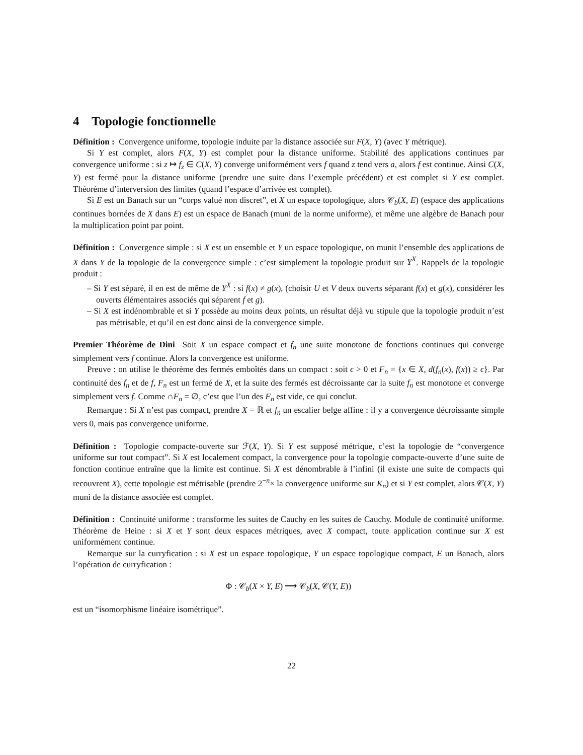4 Topologie fonctionnelle
Définition : Convergence uniforme, topologie induite par la distance associée sur F(X, Y) (avec Y métrique).
Si Y est complet, alors F(X, Y) est complet pour la distance uniforme. Stabilité des applications continues par convergence uniforme : si z ↦ f<sub>z</sub> ∈ C(X, Y) converge uniformément vers f quand z tend vers a, alors f est continue. Ainsi C(X, Y) est fermé pour la distance uniforme (prendre une suite dans l’exemple précédent) et est complet si Y est complet. Théorème d’interversion des limites (quand l’espace d’arrivée est complet).
Si E est un Banach sur un “corps valué non discret”, et X un espace topologique, alors 𝒞<sub>b</sub>(X, E) (espace des applications continues bornées de X dans E) est un espace de Banach (muni de la norme uniforme), et même une algèbre de Banach pour la multiplication point par point.
Définition : Convergence simple : si X est un ensemble et Y un espace topologique, on munit l’ensemble des applications de X dans Y de la topologie de la convergence simple : c’est simplement la topologie produit sur Y<sup>X</sup>. Rappels de la topologie produit :
– Si Y est séparé, il en est de même de Y<sup>X</sup> : si f(x) ≠ g(x), (choisir U et V deux ouverts séparant f(x) et g(x), considérer les ouverts élémentaires associés qui séparent f et g).
– Si X est indénombrable et si Y possède au moins deux points, un résultat déjà vu stipule que la topologie produit n’est pas métrisable, et qu’il en est donc ainsi de la convergence simple.
Premier Théorème de Dini Soit X un espace compact et f<sub>n</sub> une suite monotone de fonctions continues qui converge simplement vers f continue. Alors la convergence est uniforme.
Preuve : on utilise le théorème des fermés emboîtés dans un compact : soit ϵ > 0 et F<sub>n</sub> = {x ∈ X, d(f<sub>n</sub>(x), f(x)) ≥ ϵ}. Par continuité des f<sub>n</sub> et de f, F<sub>n</sub> est un fermé de X, et la suite des fermés est décroissante car la suite f<sub>n</sub> est monotone et converge simplement vers f. Comme ∩F<sub>n</sub> = ∅, c’est que l’un des F<sub>n</sub> est vide, ce qui conclut.
Remarque : Si X n’est pas compact, prendre X = ℝ et f<sub>n</sub> un escalier belge affine : il y a convergence décroissante simple vers 0, mais pas convergence uniforme.
Définition : Topologie compacte-ouverte sur ℱ(X, Y). Si Y est supposé métrique, c’est la topologie de “convergence uniforme sur tout compact”. Si X est localement compact, la convergence pour la topologie compacte-ouverte d’une suite de fonction continue entraîne que la limite est continue. Si X est dénombrable à l’infini (il existe une suite de compacts qui recouvrent X), cette topologie est métrisable (prendre 2<sup>−n</sup>× la convergence uniforme sur K<sub>n</sub>) et si Y est complet, alors 𝒞(X, Y) muni de la distance associée est complet.
Définition : Continuité uniforme : transforme les suites de Cauchy en les suites de Cauchy. Module de continuité uniforme. Théorème de Heine : si X et Y sont deux espaces métriques, avec X compact, toute application continue sur X est uniformément continue.
Remarque sur la curryfication : si X est un espace topologique, Y un espace topologique compact, E un Banach, alors l’opération de curryfication :
Φ : 𝒞<sub>b</sub>(X × Y, E) ⟶ 𝒞<sub>b</sub>(X, 𝒞(Y, E))
est un “isomorphisme linéaire isométrique”.
22